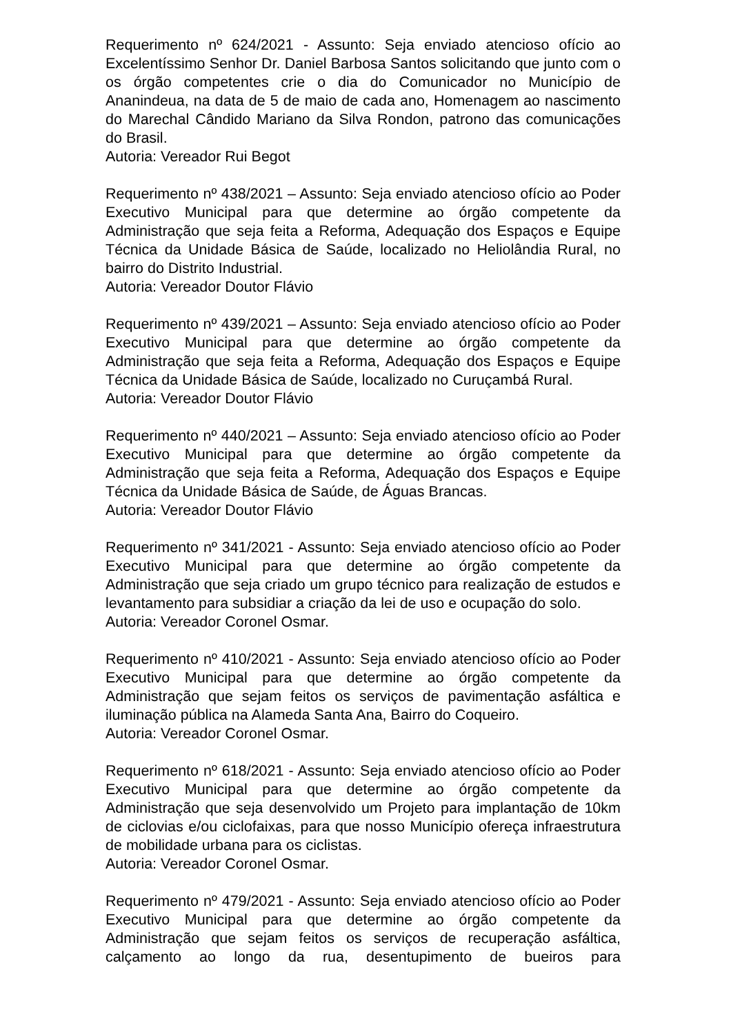Requerimento nº 624/2021 - Assunto: Seja enviado atencioso ofício ao Excelentíssimo Senhor Dr. Daniel Barbosa Santos solicitando que junto com o os órgão competentes crie o dia do Comunicador no Município de Ananindeua, na data de 5 de maio de cada ano, Homenagem ao nascimento do Marechal Cândido Mariano da Silva Rondon, patrono das comunicações do Brasil.
Autoria: Vereador Rui Begot
Requerimento nº 438/2021 – Assunto: Seja enviado atencioso ofício ao Poder Executivo Municipal para que determine ao órgão competente da Administração que seja feita a Reforma, Adequação dos Espaços e Equipe Técnica da Unidade Básica de Saúde, localizado no Heliolândia Rural, no bairro do Distrito Industrial.
Autoria: Vereador Doutor Flávio
Requerimento nº 439/2021 – Assunto: Seja enviado atencioso ofício ao Poder Executivo Municipal para que determine ao órgão competente da Administração que seja feita a Reforma, Adequação dos Espaços e Equipe Técnica da Unidade Básica de Saúde, localizado no Curuçambá Rural.
Autoria: Vereador Doutor Flávio
Requerimento nº 440/2021 – Assunto: Seja enviado atencioso ofício ao Poder Executivo Municipal para que determine ao órgão competente da Administração que seja feita a Reforma, Adequação dos Espaços e Equipe Técnica da Unidade Básica de Saúde, de Águas Brancas.
Autoria: Vereador Doutor Flávio
Requerimento nº 341/2021 - Assunto: Seja enviado atencioso ofício ao Poder Executivo Municipal para que determine ao órgão competente da Administração que seja criado um grupo técnico para realização de estudos e levantamento para subsidiar a criação da lei de uso e ocupação do solo.
Autoria: Vereador Coronel Osmar.
Requerimento nº 410/2021 - Assunto: Seja enviado atencioso ofício ao Poder Executivo Municipal para que determine ao órgão competente da Administração que sejam feitos os serviços de pavimentação asfáltica e iluminação pública na Alameda Santa Ana, Bairro do Coqueiro.
Autoria: Vereador Coronel Osmar.
Requerimento nº 618/2021 - Assunto: Seja enviado atencioso ofício ao Poder Executivo Municipal para que determine ao órgão competente da Administração que seja desenvolvido um Projeto para implantação de 10km de ciclovias e/ou ciclofaixas, para que nosso Município ofereça infraestrutura de mobilidade urbana para os ciclistas.
Autoria: Vereador Coronel Osmar.
Requerimento nº 479/2021 - Assunto: Seja enviado atencioso ofício ao Poder Executivo Municipal para que determine ao órgão competente da Administração que sejam feitos os serviços de recuperação asfáltica, calçamento ao longo da rua, desentupimento de bueiros para